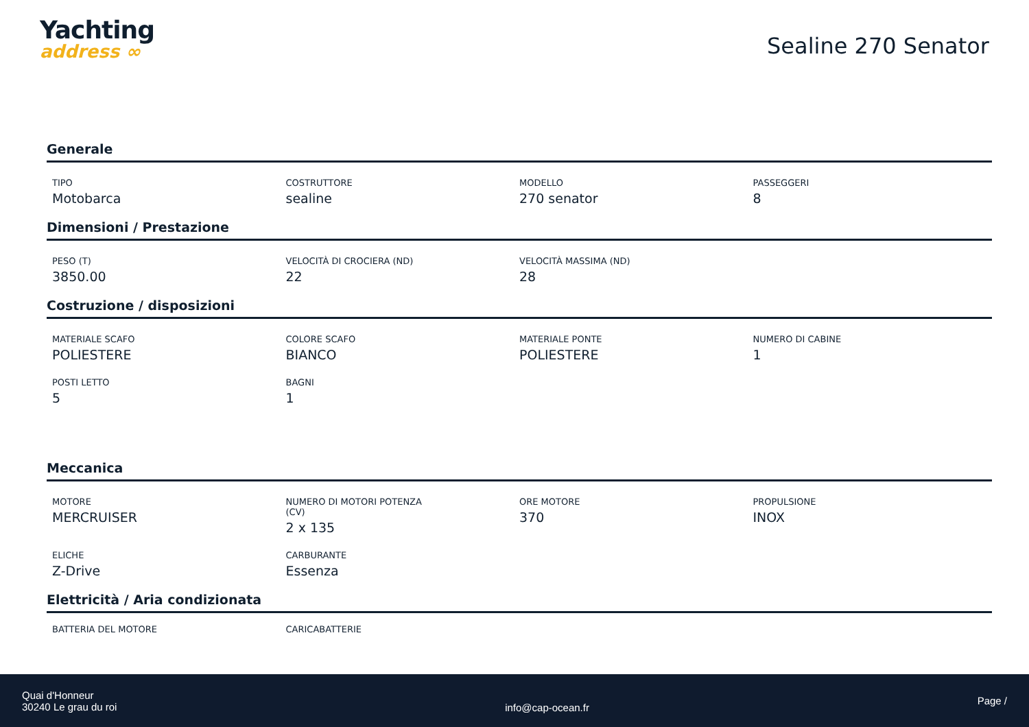Yachting
address ∞
Sealine 270 Senator
Generale
TIPO
Motobarca
COSTRUTTORE
sealine
MODELLO
270 senator
PASSEGGERI
8
Dimensioni / Prestazione
PESO (T)
3850.00
VELOCITÀ DI CROCIERA (ND)
22
VELOCITÀ MASSIMA (ND)
28
Costruzione / disposizioni
MATERIALE SCAFO
POLIESTERE
COLORE SCAFO
BIANCO
MATERIALE PONTE
POLIESTERE
NUMERO DI CABINE
1
POSTI LETTO
5
BAGNI
1
Meccanica
MOTORE
MERCRUISER
NUMERO DI MOTORI POTENZA
(CV)
2 x 135
ORE MOTORE
370
PROPULSIONE
INOX
ELICHE
Z-Drive
CARBURANTE
Essenza
Elettricità / Aria condizionata
BATTERIA DEL MOTORE
CARICABATTERIE
Quai d'Honneur
30240 Le grau du roi
info@cap-ocean.fr
Page /